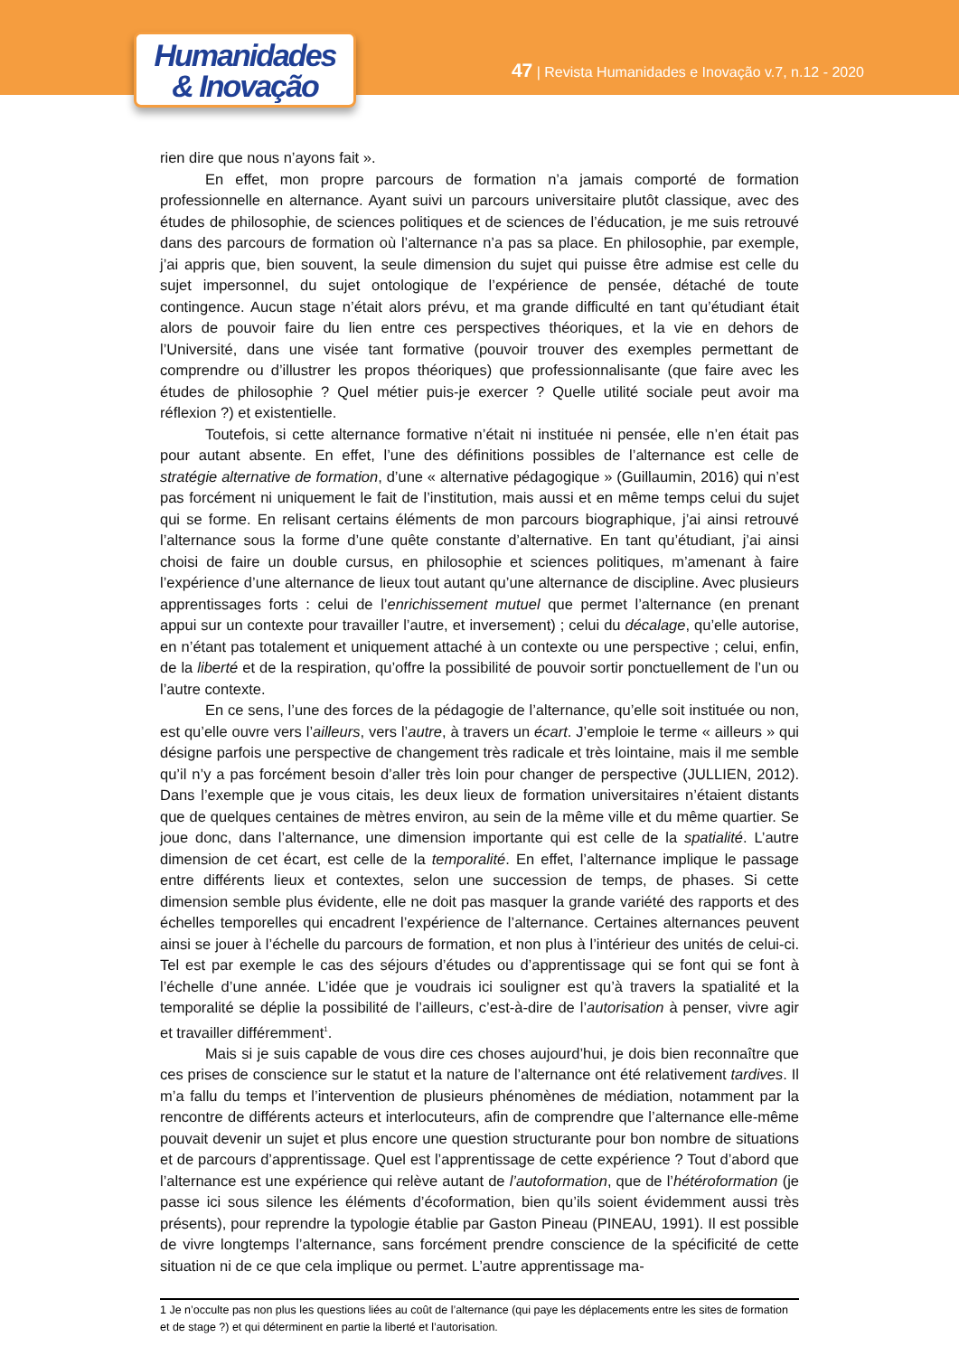Humanidades
& Inovação
47 | Revista Humanidades e Inovação v.7, n.12 - 2020
rien dire que nous n’ayons fait ».
En effet, mon propre parcours de formation n’a jamais comporté de formation professionnelle en alternance. Ayant suivi un parcours universitaire plutôt classique, avec des études de philosophie, de sciences politiques et de sciences de l’éducation, je me suis retrouvé dans des parcours de formation où l’alternance n’a pas sa place. En philosophie, par exemple, j’ai appris que, bien souvent, la seule dimension du sujet qui puisse être admise est celle du sujet impersonnel, du sujet ontologique de l’expérience de pensée, détaché de toute contingence. Aucun stage n’était alors prévu, et ma grande difficulté en tant qu’étudiant était alors de pouvoir faire du lien entre ces perspectives théoriques, et la vie en dehors de l’Université, dans une visée tant formative (pouvoir trouver des exemples permettant de comprendre ou d’illustrer les propos théoriques) que professionnalisante (que faire avec les études de philosophie ? Quel métier puis-je exercer ? Quelle utilité sociale peut avoir ma réflexion ?) et existentielle.
Toutefois, si cette alternance formative n’était ni instituée ni pensée, elle n’en était pas pour autant absente. En effet, l’une des définitions possibles de l’alternance est celle de stratégie alternative de formation, d’une « alternative pédagogique » (Guillaumin, 2016) qui n’est pas forcément ni uniquement le fait de l’institution, mais aussi et en même temps celui du sujet qui se forme. En relisant certains éléments de mon parcours biographique, j’ai ainsi retrouvé l’alternance sous la forme d’une quête constante d’alternative. En tant qu’étudiant, j’ai ainsi choisi de faire un double cursus, en philosophie et sciences politiques, m’amenant à faire l’expérience d’une alternance de lieux tout autant qu’une alternance de discipline. Avec plusieurs apprentissages forts : celui de l’enrichissement mutuel que permet l’alternance (en prenant appui sur un contexte pour travailler l’autre, et inversement) ; celui du décalage, qu’elle autorise, en n’étant pas totalement et uniquement attaché à un contexte ou une perspective ; celui, enfin, de la liberté et de la respiration, qu’offre la possibilité de pouvoir sortir ponctuellement de l’un ou l’autre contexte.
En ce sens, l’une des forces de la pédagogie de l’alternance, qu’elle soit instituée ou non, est qu’elle ouvre vers l’ailleurs, vers l’autre, à travers un écart. J’emploie le terme « ailleurs » qui désigne parfois une perspective de changement très radicale et très lointaine, mais il me semble qu’il n’y a pas forcément besoin d’aller très loin pour changer de perspective (JULLIEN, 2012). Dans l’exemple que je vous citais, les deux lieux de formation universitaires n’étaient distants que de quelques centaines de mètres environ, au sein de la même ville et du même quartier. Se joue donc, dans l’alternance, une dimension importante qui est celle de la spatialité. L’autre dimension de cet écart, est celle de la temporalité. En effet, l’alternance implique le passage entre différents lieux et contextes, selon une succession de temps, de phases. Si cette dimension semble plus évidente, elle ne doit pas masquer la grande variété des rapports et des échelles temporelles qui encadrent l’expérience de l’alternance. Certaines alternances peuvent ainsi se jouer à l’échelle du parcours de formation, et non plus à l’intérieur des unités de celui-ci. Tel est par exemple le cas des séjours d’études ou d’apprentissage qui se font qui se font à l’échelle d’une année. L’idée que je voudrais ici souligner est qu’à travers la spatialité et la temporalité se déplie la possibilité de l’ailleurs, c’est-à-dire de l’autorisation à penser, vivre agir et travailler différemment<sup>1</sup>.
Mais si je suis capable de vous dire ces choses aujourd’hui, je dois bien reconnaître que ces prises de conscience sur le statut et la nature de l’alternance ont été relativement tardives. Il m’a fallu du temps et l’intervention de plusieurs phénomènes de médiation, notamment par la rencontre de différents acteurs et interlocuteurs, afin de comprendre que l’alternance elle-même pouvait devenir un sujet et plus encore une question structurante pour bon nombre de situations et de parcours d’apprentissage. Quel est l’apprentissage de cette expérience ? Tout d’abord que l’alternance est une expérience qui relève autant de l’autoformation, que de l’hétéroformation (je passe ici sous silence les éléments d’écoformation, bien qu’ils soient évidemment aussi très présents), pour reprendre la typologie établie par Gaston Pineau (PINEAU, 1991). Il est possible de vivre longtemps l’alternance, sans forcément prendre conscience de la spécificité de cette situation ni de ce que cela implique ou permet. L’autre apprentissage ma-
1 Je n’occulte pas non plus les questions liées au coût de l’alternance (qui paye les déplacements entre les sites de formation et de stage ?) et qui déterminent en partie la liberté et l’autorisation.